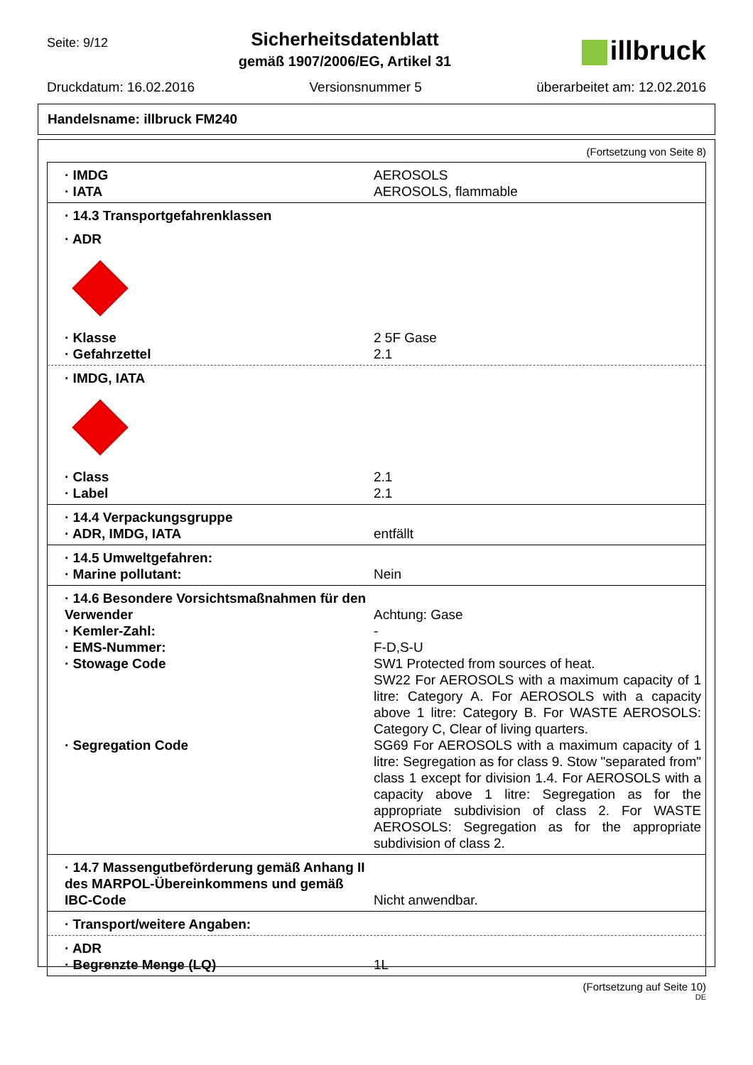Seite: 9/12
Sicherheitsdatenblatt
gemäß 1907/2006/EG, Artikel 31
illbruck
Druckdatum: 16.02.2016 Versionsnummer 5 überarbeitet am: 12.02.2016
Handelsname: illbruck FM240
(Fortsetzung von Seite 8)
· IMDG AEROSOLS
· IATA AEROSOLS, flammable
· 14.3 Transportgefahrenklassen
· ADR
· Klasse 2 5F Gase
· Gefahrzettel 2.1
· IMDG, IATA
· Class 2.1
· Label 2.1
· 14.4 Verpackungsgruppe
· ADR, IMDG, IATA entfällt
· 14.5 Umweltgefahren:
· Marine pollutant: Nein
· 14.6 Besondere Vorsichtsmaßnahmen für den Verwender
Achtung: Gase
· Kemler-Zahl: -
· EMS-Nummer: F-D,S-U
· Stowage Code SW1 Protected from sources of heat.
SW22 For AEROSOLS with a maximum capacity of 1 litre: Category A. For AEROSOLS with a capacity above 1 litre: Category B. For WASTE AEROSOLS: Category C, Clear of living quarters.
· Segregation Code SG69 For AEROSOLS with a maximum capacity of 1 litre: Segregation as for class 9. Stow "separated from" class 1 except for division 1.4. For AEROSOLS with a capacity above 1 litre: Segregation as for the appropriate subdivision of class 2. For WASTE AEROSOLS: Segregation as for the appropriate subdivision of class 2.
· 14.7 Massengutbeförderung gemäß Anhang II des MARPOL-Übereinkommens und gemäß IBC-Code
Nicht anwendbar.
· Transport/weitere Angaben:
· ADR
· Begrenzte Menge (LQ) 1L
(Fortsetzung auf Seite 10)
DE